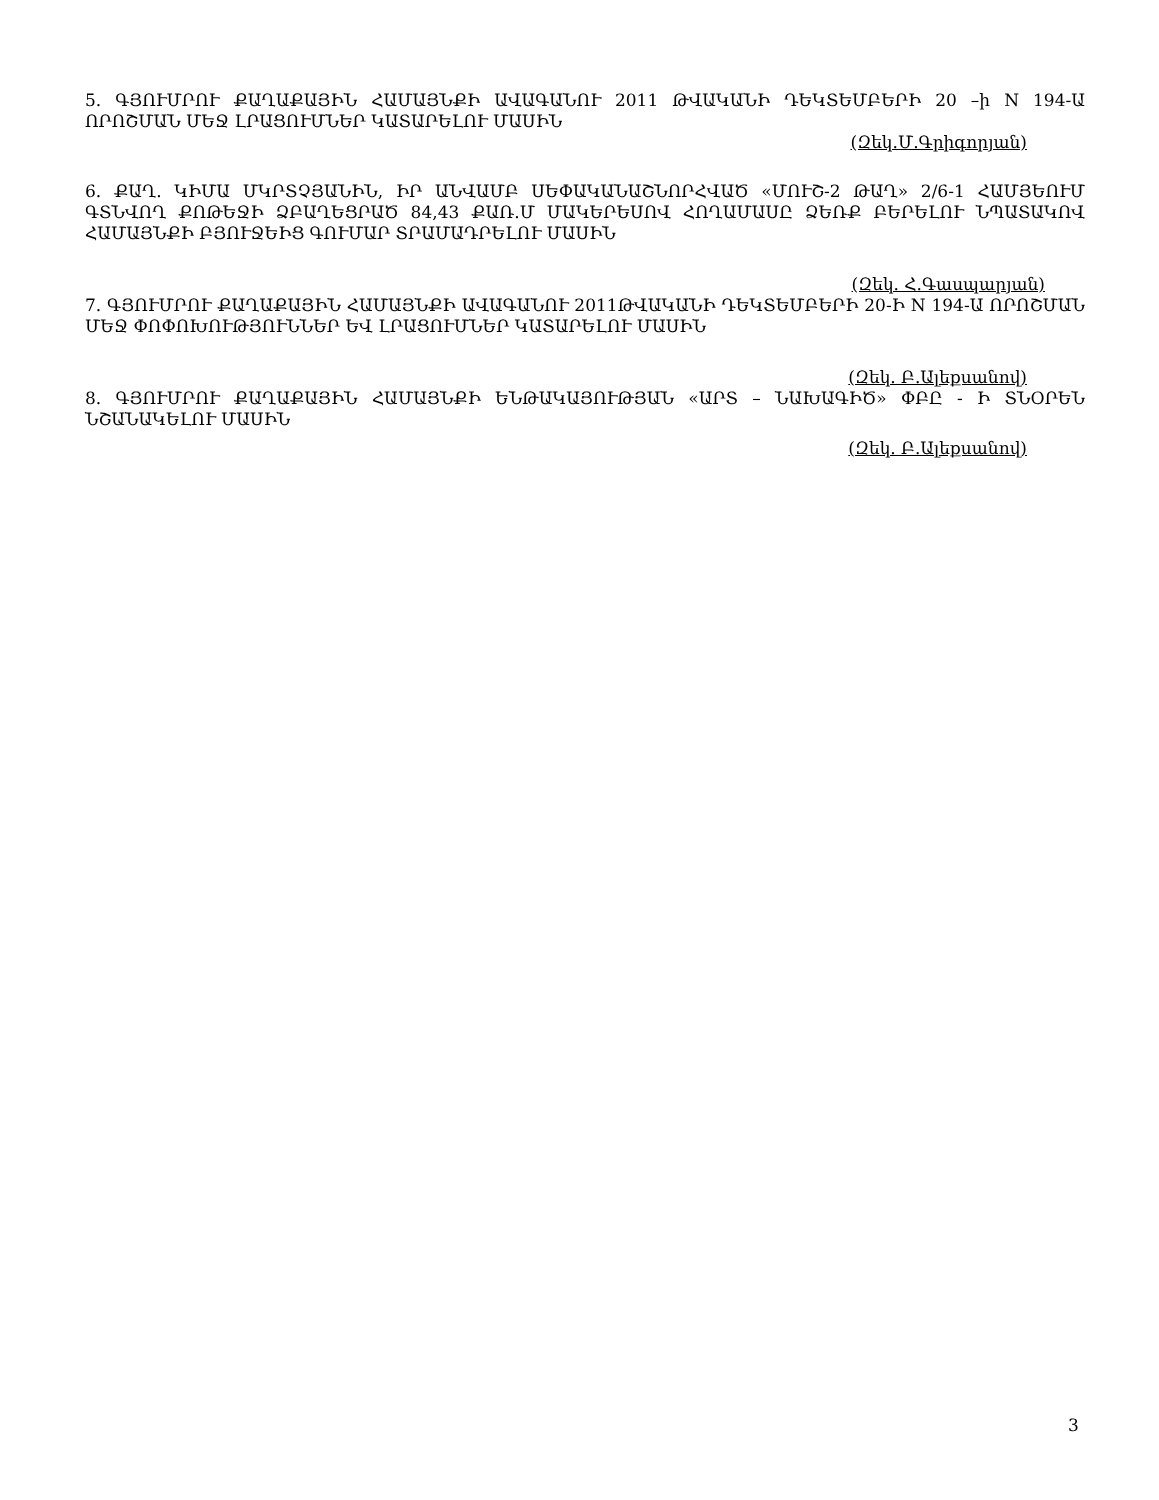5. ԳՅՈՒՄՐՈՒ ՔԱՂԱՔԱՅԻՆ ՀԱՄԱՅՆՔԻ ԱՎԱԳԱՆՈՒ 2011 ԹՎԱԿԱՆԻ ԴԵԿՏԵՄԲԵՐԻ 20 –ի N 194-Ա ՈՐՈՇՄԱՆ ՄԵՋ ԼՐԱՑՈՒՄՆԵՐ ԿԱՏԱՐԵԼՈՒ ՄԱՍԻՆ
(Զեկ.Մ.Գրիգորյան)
6. ՔԱՂ. ԿԻՄԱ ՄԿՐՏՉՅԱՆԻՆ, ԻՐ ԱՆՎԱՄԲ ՍԵՓԱԿԱՆԱՇՆՈՐՀՎԱԾ «ՄՈՒՇ-2 ԹԱՂ» 2/6-1 ՀԱՄՅԵՈՒՄ ԳՏՆՎՈՂ ՔՈԹԵՋԻ ՁԲԱՂԵՑՐԱԾ 84,43 ՔԱՌ.Մ ՄԱԿԵՐԵՍՈՎ ՀՈՂԱՄԱՍԸ ՁԵՌՔ ԲԵՐԵԼՈՒ ՆՊԱՏԱԿՈՎ ՀԱՄԱՅՆՔԻ ԲՅՈՒՋԵԻՑ ԳՈՒՄԱՐ ՏՐԱՄԱԴՐԵԼՈՒ ՄԱՍԻՆ
(Զեկ. Հ.Գասպարյան)
7. ԳՅՈՒՄՐՈՒ ՔԱՂԱՔԱՅԻՆ ՀԱՄԱՅՆՔԻ ԱՎԱԳԱՆՈՒ 2011ԹՎԱԿԱՆԻ ԴԵԿՏԵՄԲԵՐԻ 20-Ի N 194-Ա ՈՐՈՇՄԱՆ ՄԵՋ ՓՈՓՈԽՈՒԹՅՈՒՆՆԵՐ ԵՎ ԼՐԱՑՈՒՄՆԵՐ ԿԱՏԱՐԵԼՈՒ ՄԱՍԻՆ
(Զեկ. Բ.Ալեքսանով)
8. ԳՅՈՒՄՐՈՒ ՔԱՂԱՔԱՅԻՆ ՀԱՄԱՅՆՔԻ ԵՆԹԱԿԱՅՈՒԹՅԱՆ «ԱՐՏ – ՆԱԽԱԳԻԾ» ՓԲԸ - Ի ՏՆՕՐԵՆ ՆՇԱՆԱԿԵԼՈՒ ՄԱՍԻՆ
(Զեկ. Բ.Ալեքսանով)
3